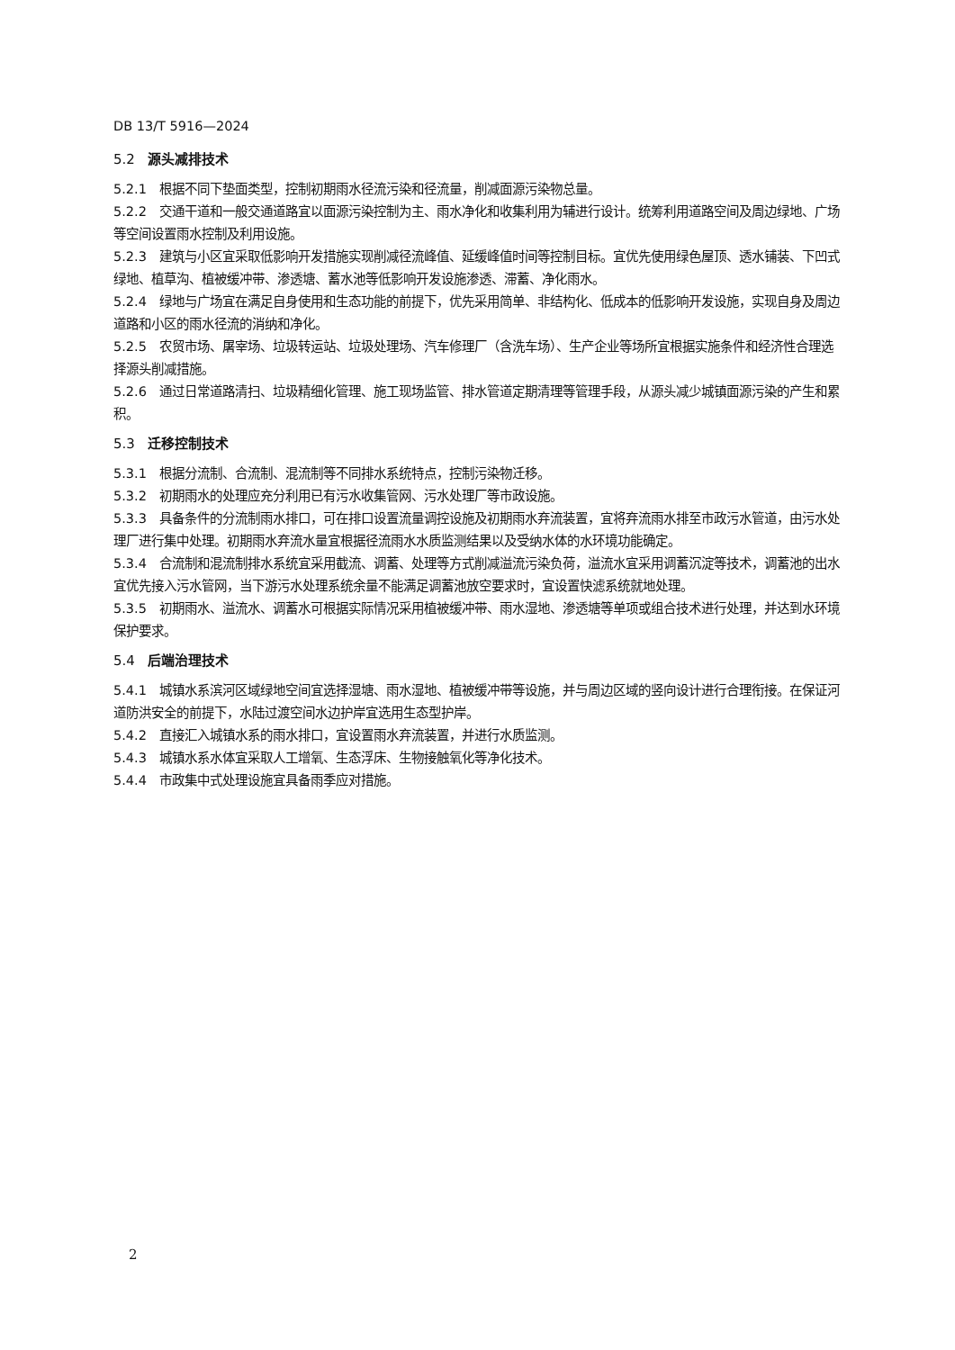DB 13/T 5916—2024
5.2 源头减排技术
5.2.1 根据不同下垫面类型，控制初期雨水径流污染和径流量，削减面源污染物总量。
5.2.2 交通干道和一般交通道路宜以面源污染控制为主、雨水净化和收集利用为辅进行设计。统筹利用道路空间及周边绿地、广场等空间设置雨水控制及利用设施。
5.2.3 建筑与小区宜采取低影响开发措施实现削减径流峰值、延缓峰值时间等控制目标。宜优先使用绿色屋顶、透水铺装、下凹式绿地、植草沟、植被缓冲带、渗透塘、蓄水池等低影响开发设施渗透、滞蓄、净化雨水。
5.2.4 绿地与广场宜在满足自身使用和生态功能的前提下，优先采用简单、非结构化、低成本的低影响开发设施，实现自身及周边道路和小区的雨水径流的消纳和净化。
5.2.5 农贸市场、屠宰场、垃圾转运站、垃圾处理场、汽车修理厂（含洗车场）、生产企业等场所宜根据实施条件和经济性合理选择源头削减措施。
5.2.6 通过日常道路清扫、垃圾精细化管理、施工现场监管、排水管道定期清理等管理手段，从源头减少城镇面源污染的产生和累积。
5.3 迁移控制技术
5.3.1 根据分流制、合流制、混流制等不同排水系统特点，控制污染物迁移。
5.3.2 初期雨水的处理应充分利用已有污水收集管网、污水处理厂等市政设施。
5.3.3 具备条件的分流制雨水排口，可在排口设置流量调控设施及初期雨水弃流装置，宜将弃流雨水排至市政污水管道，由污水处理厂进行集中处理。初期雨水弃流水量宜根据径流雨水水质监测结果以及受纳水体的水环境功能确定。
5.3.4 合流制和混流制排水系统宜采用截流、调蓄、处理等方式削减溢流污染负荷，溢流水宜采用调蓄沉淀等技术，调蓄池的出水宜优先接入污水管网，当下游污水处理系统余量不能满足调蓄池放空要求时，宜设置快滤系统就地处理。
5.3.5 初期雨水、溢流水、调蓄水可根据实际情况采用植被缓冲带、雨水湿地、渗透塘等单项或组合技术进行处理，并达到水环境保护要求。
5.4 后端治理技术
5.4.1 城镇水系滨河区域绿地空间宜选择湿塘、雨水湿地、植被缓冲带等设施，并与周边区域的竖向设计进行合理衔接。在保证河道防洪安全的前提下，水陆过渡空间水边护岸宜选用生态型护岸。
5.4.2 直接汇入城镇水系的雨水排口，宜设置雨水弃流装置，并进行水质监测。
5.4.3 城镇水系水体宜采取人工增氧、生态浮床、生物接触氧化等净化技术。
5.4.4 市政集中式处理设施宜具备雨季应对措施。
2